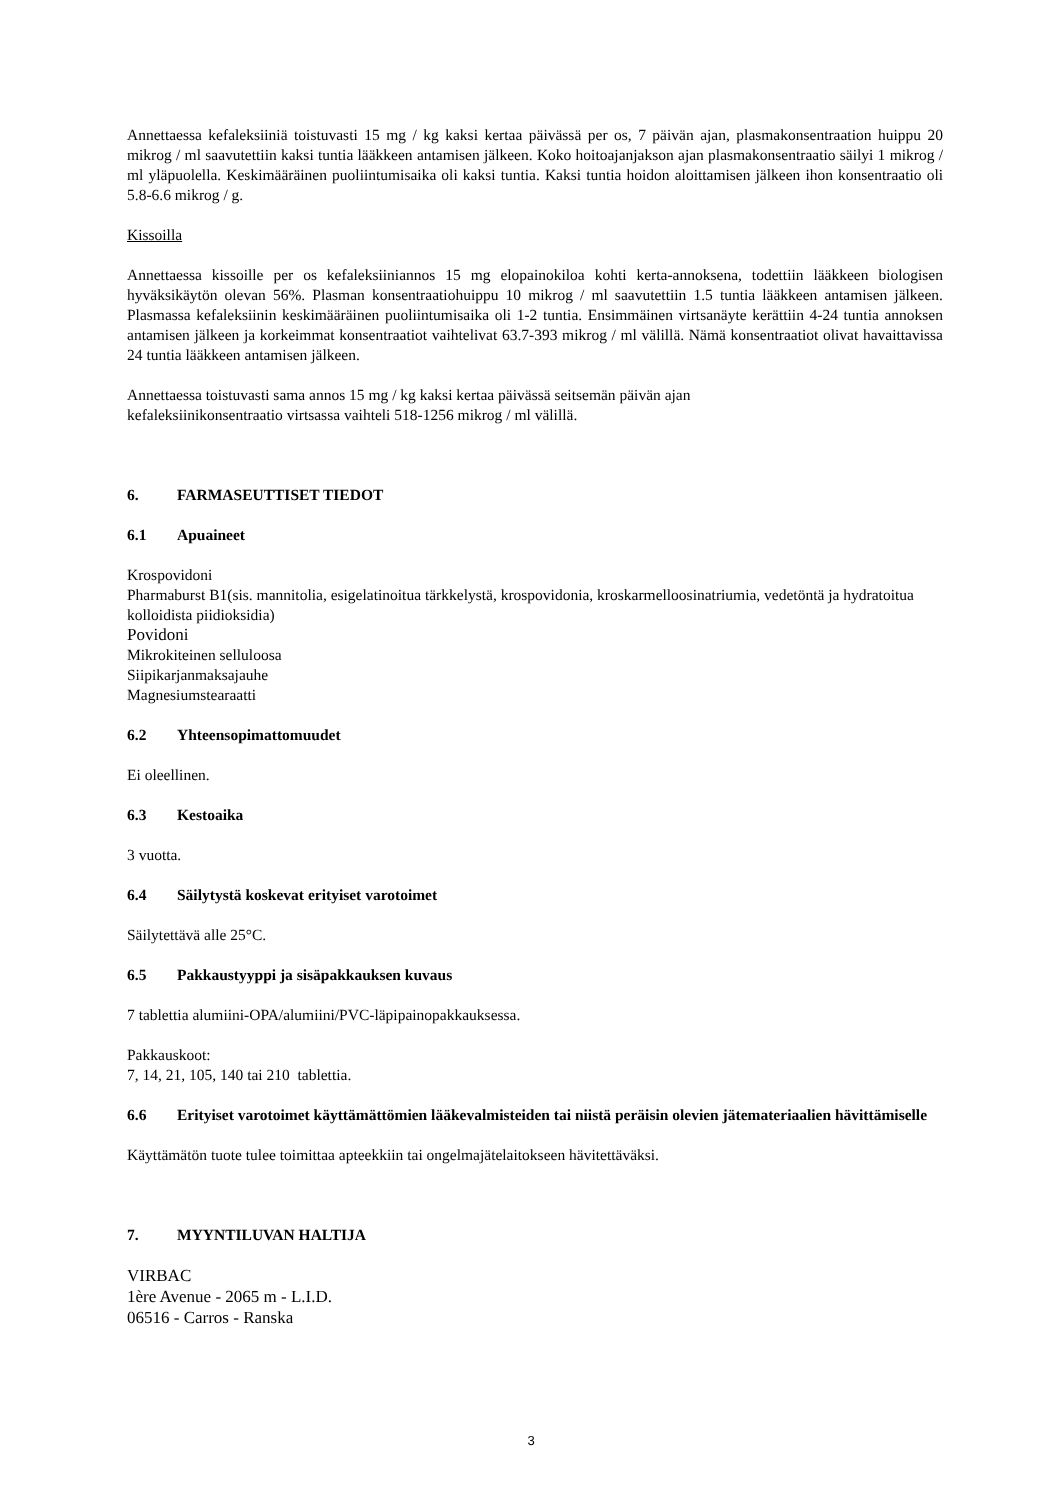Annettaessa kefaleksiiniä toistuvasti 15 mg / kg kaksi kertaa päivässä per os, 7 päivän ajan, plasmakonsentraation huippu 20 mikrog / ml saavutettiin kaksi tuntia lääkkeen antamisen jälkeen. Koko hoitoajanjakson ajan plasmakonsentraatio säilyi 1 mikrog / ml yläpuolella. Keskimääräinen puoliintumisaika oli kaksi tuntia. Kaksi tuntia hoidon aloittamisen jälkeen ihon konsentraatio oli 5.8-6.6 mikrog / g.
Kissoilla
Annettaessa kissoille per os kefaleksiiniannos 15 mg elopainokiloa kohti kerta-annoksena, todettiin lääkkeen biologisen hyväksikäytön olevan 56%. Plasman konsentraatiohuippu 10 mikrog / ml saavutettiin 1.5 tuntia lääkkeen antamisen jälkeen. Plasmassa kefaleksiinin keskimääräinen puoliintumisaika oli 1-2 tuntia. Ensimmäinen virtsanäyte kerättiin 4-24 tuntia annoksen antamisen jälkeen ja korkeimmat konsentraatiot vaihtelivat 63.7-393 mikrog / ml välillä. Nämä konsentraatiot olivat havaittavissa 24 tuntia lääkkeen antamisen jälkeen.
Annettaessa toistuvasti sama annos 15 mg / kg kaksi kertaa päivässä seitsemän päivän ajan
kefaleksiinikonsentraatio virtsassa vaihteli 518-1256 mikrog / ml välillä.
6. FARMASEUTTISET TIEDOT
6.1 Apuaineet
Krospovidoni
Pharmaburst B1(sis. mannitolia, esigelatinoitua tärkkelystä, krospovidonia, kroskarmelloosinatriumia, vedetöntä ja hydratoitua kolloidista piidioksidia)
Povidoni
Mikrokiteinen selluloosa
Siipikarjanmaksajauhe
Magnesiumstearaatti
6.2 Yhteensopimattomuudet
Ei oleellinen.
6.3 Kestoaika
3 vuotta.
6.4 Säilytystä koskevat erityiset varotoimet
Säilytettävä alle 25°C.
6.5 Pakkaustyyppi ja sisäpakkauksen kuvaus
7 tablettia alumiini-OPA/alumiini/PVC-läpipainopakkauksessa.
Pakkauskoot:
7, 14, 21, 105, 140 tai 210 tablettia.
6.6 Erityiset varotoimet käyttämättömien lääkevalmisteiden tai niistä peräisin olevien jätemateriaalien hävittämiselle
Käyttämätön tuote tulee toimittaa apteekkiin tai ongelmajätelaitokseen hävitettäväksi.
7. MYYNTILUVAN HALTIJA
VIRBAC
1ère Avenue - 2065 m - L.I.D.
06516 - Carros - Ranska
3